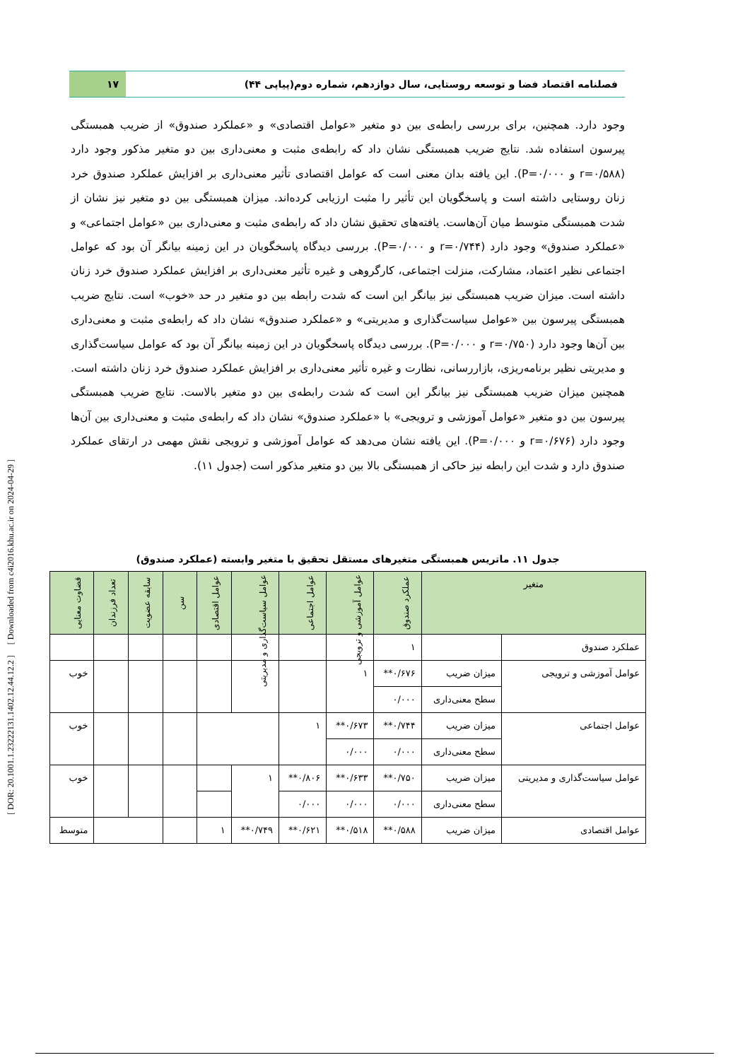[ DOR: 20.1001.1.23222131.1402.12.44.12.2 ] [ Downloaded from c4i2016.khu.ac.ir on 2024-04-29 ]
فصلنامه اقتصاد فضا و توسعه روستایی، سال دوازدهم، شماره دوم(پیاپی ۴۴)
۱۷
وجود دارد. همچنین، برای بررسی رابطه‌ی بین دو متغیر «عوامل اقتصادی» و «عملکرد صندوق» از ضریب همبستگی پیرسون استفاده شد. نتایج ضریب همبستگی نشان داد که رابطه‌ی مثبت و معنی‌داری بین دو متغیر مذکور وجود دارد (r=۰/۵۸۸ و P=۰/۰۰۰). این یافته بدان معنی است که عوامل اقتصادی تأثیر معنی‌داری بر افزایش عملکرد صندوق خرد زنان روستایی داشته است و پاسخگویان این تأثیر را مثبت ارزیابی کرده‌اند. میزان همبستگی بین دو متغیر نیز نشان از شدت همبستگی متوسط میان آن‌هاست. یافته‌های تحقیق نشان داد که رابطه‌ی مثبت و معنی‌داری بین «عوامل اجتماعی» و «عملکرد صندوق» وجود دارد (r=۰/۷۴۴ و P=۰/۰۰۰). بررسی دیدگاه پاسخگویان در این زمینه بیانگر آن بود که عوامل اجتماعی نظیر اعتماد، مشارکت، منزلت اجتماعی، کارگروهی و غیره تأثیر معنی‌داری بر افزایش عملکرد صندوق خرد زنان داشته است. میزان ضریب همبستگی نیز بیانگر این است که شدت رابطه بین دو متغیر در حد «خوب» است. نتایج ضریب همبستگی پیرسون بین «عوامل سیاست‌گذاری و مدیریتی» و «عملکرد صندوق» نشان داد که رابطه‌ی مثبت و معنی‌داری بین آن‌ها وجود دارد (r=۰/۷۵۰ و P=۰/۰۰۰). بررسی دیدگاه پاسخگویان در این زمینه بیانگر آن بود که عوامل سیاست‌گذاری و مدیریتی نظیر برنامه‌ریزی، بازاررسانی، نظارت و غیره تأثیر معنی‌داری بر افزایش عملکرد صندوق خرد زنان داشته است. همچنین میزان ضریب همبستگی نیز بیانگر این است که شدت رابطه‌ی بین دو متغیر بالاست. نتایج ضریب همبستگی پیرسون بین دو متغیر «عوامل آموزشی و ترویجی» با «عملکرد صندوق» نشان داد که رابطه‌ی مثبت و معنی‌داری بین آن‌ها وجود دارد (r=۰/۶۷۶ و P=۰/۰۰۰). این یافته نشان می‌دهد که عوامل آموزشی و ترویجی نقش مهمی در ارتقای عملکرد صندوق دارد و شدت این رابطه نیز حاکی از همبستگی بالا بین دو متغیر مذکور است (جدول ۱۱).
جدول ۱۱. ماتریس همبستگی متغیرهای مستقل تحقیق با متغیر وابسته (عملکرد صندوق)
| متغیر | | عملکرد صندوق | عوامل آموزشی و ترویجی | عوامل اجتماعی | عوامل سیاست‌گذاری و مدیریتی | عوامل اقتصادی | سن | سابقه عضویت | تعداد فرزندان | قضاوت معنایی |
| --- | --- | --- | --- | --- | --- | --- | --- | --- | --- | --- |
| عملکرد صندوق | | ۱ | | | | | | | | |
| عوامل آموزشی و ترویجی | میزان ضریب | ۰/۶۷۶** | ۱ | | | | | | | خوب |
| | سطح معنی‌داری | ۰/۰۰۰ | | | | | | | | |
| عوامل اجتماعی | میزان ضریب | ۰/۷۴۴** | ۰/۶۷۳** | ۱ | | | | | | خوب |
| | سطح معنی‌داری | ۰/۰۰۰ | ۰/۰۰۰ | | | | | | | |
| عوامل سیاست‌گذاری و مدیریتی | میزان ضریب | ۰/۷۵۰** | ۰/۶۳۳** | ۰/۸۰۶** | ۱ | | | | | خوب |
| | سطح معنی‌داری | ۰/۰۰۰ | ۰/۰۰۰ | ۰/۰۰۰ | | | | | | |
| عوامل اقتصادی | میزان ضریب | ۰/۵۸۸** | ۰/۵۱۸** | ۰/۶۲۱** | ۰/۷۴۹** | ۱ | | | | متوسط |